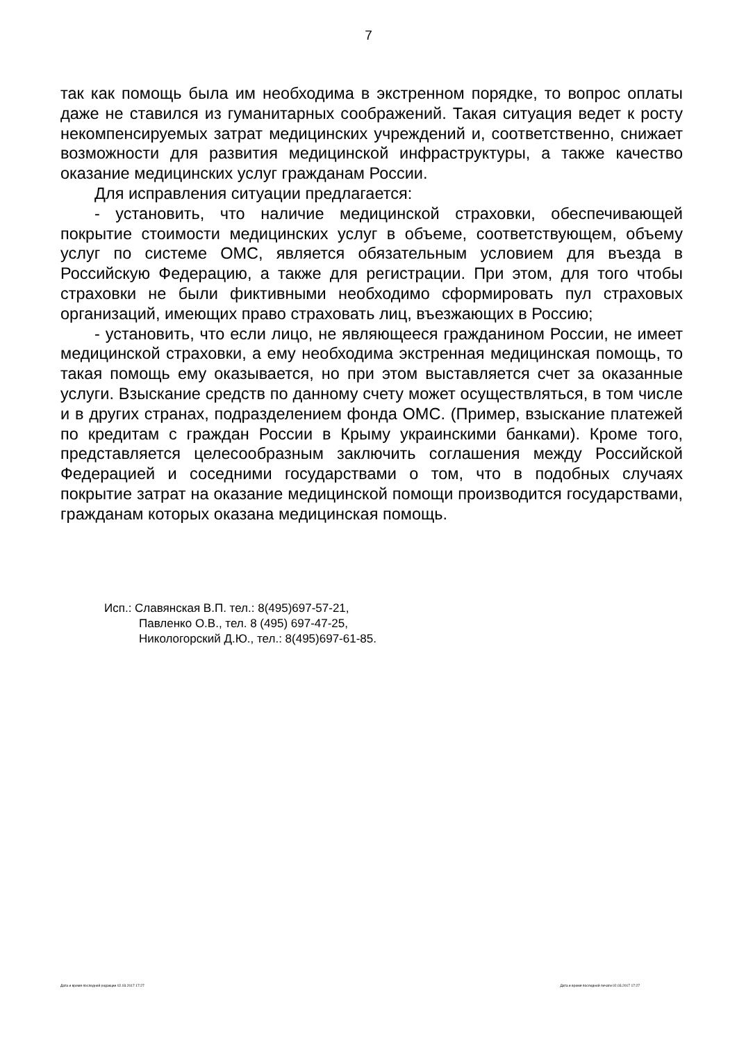7
так как помощь была им необходима в экстренном порядке, то вопрос оплаты даже не ставился из гуманитарных соображений. Такая ситуация ведет к росту некомпенсируемых затрат медицинских учреждений и, соответственно, снижает возможности для развития медицинской инфраструктуры, а также качество оказание медицинских услуг гражданам России.
Для исправления ситуации предлагается:
- установить, что наличие медицинской страховки, обеспечивающей покрытие стоимости медицинских услуг в объеме, соответствующем, объему услуг по системе ОМС, является обязательным условием для въезда в Российскую Федерацию, а также для регистрации. При этом, для того чтобы страховки не были фиктивными необходимо сформировать пул страховых организаций, имеющих право страховать лиц, въезжающих в Россию;
- установить, что если лицо, не являющееся гражданином России, не имеет медицинской страховки, а ему необходима экстренная медицинская помощь, то такая помощь ему оказывается, но при этом выставляется счет за оказанные услуги. Взыскание средств по данному счету может осуществляться, в том числе и в других странах, подразделением фонда ОМС. (Пример, взыскание платежей по кредитам с граждан России в Крыму украинскими банками). Кроме того, представляется целесообразным заключить соглашения между Российской Федерацией и соседними государствами о том, что в подобных случаях покрытие затрат на оказание медицинской помощи производится государствами, гражданам которых оказана медицинская помощь.
Исп.: Славянская В.П. тел.: 8(495)697-57-21,
Павленко О.В., тел. 8 (495) 697-47-25,
Никологорский Д.Ю., тел.: 8(495)697-61-85.
Дата и время последней редакции 02.03.2017 17:27 Дата и время последней печати 02.03.2017 17:27